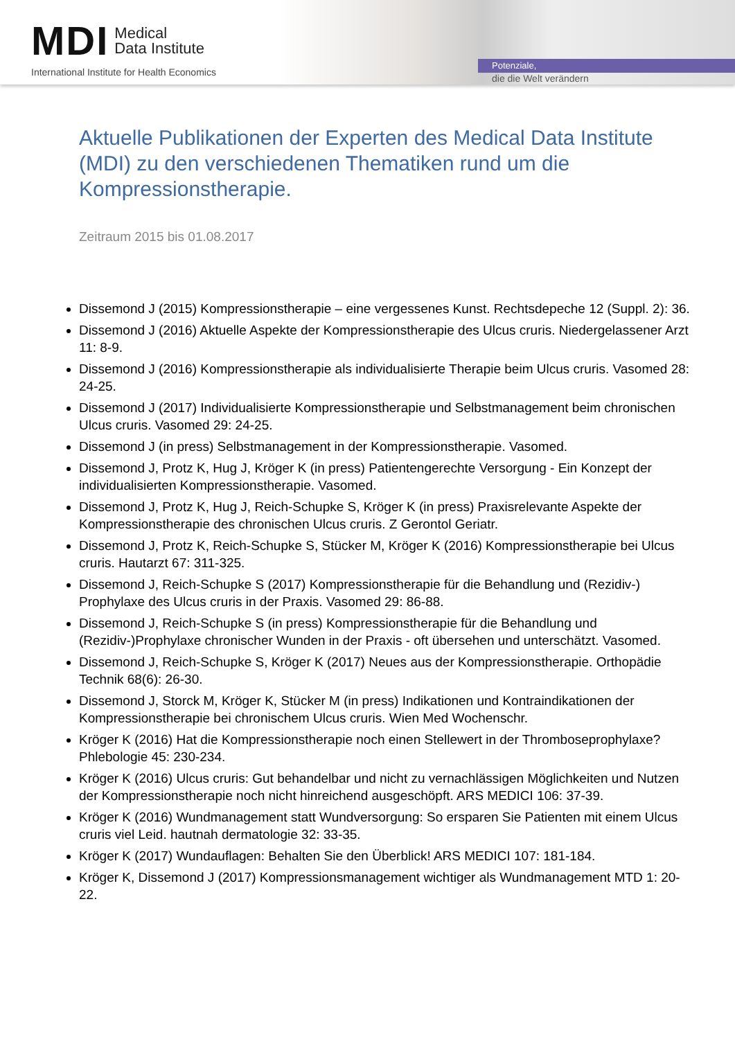MDI Medical
Data Institute
International Institute for Health Economics
Potenziale,
die die Welt verändern
Aktuelle Publikationen der Experten des Medical Data Institute (MDI) zu den verschiedenen Thematiken rund um die Kompressionstherapie.
Zeitraum 2015 bis 01.08.2017
Dissemond J (2015) Kompressionstherapie – eine vergessenes Kunst. Rechtsdepeche 12 (Suppl. 2): 36.
Dissemond J (2016) Aktuelle Aspekte der Kompressionstherapie des Ulcus cruris. Niedergelassener Arzt 11: 8-9.
Dissemond J (2016) Kompressionstherapie als individualisierte Therapie beim Ulcus cruris. Vasomed 28: 24-25.
Dissemond J (2017) Individualisierte Kompressionstherapie und Selbstmanagement beim chronischen Ulcus cruris. Vasomed 29: 24-25.
Dissemond J (in press) Selbstmanagement in der Kompressionstherapie. Vasomed.
Dissemond J, Protz K, Hug J, Kröger K (in press) Patientengerechte Versorgung - Ein Konzept der individualisierten Kompressionstherapie. Vasomed.
Dissemond J, Protz K, Hug J, Reich-Schupke S, Kröger K (in press) Praxisrelevante Aspekte der Kompressionstherapie des chronischen Ulcus cruris. Z Gerontol Geriatr.
Dissemond J, Protz K, Reich-Schupke S, Stücker M, Kröger K (2016) Kompressionstherapie bei Ulcus cruris. Hautarzt 67: 311-325.
Dissemond J, Reich-Schupke S (2017) Kompressionstherapie für die Behandlung und (Rezidiv-) Prophylaxe des Ulcus cruris in der Praxis. Vasomed 29: 86-88.
Dissemond J, Reich-Schupke S (in press) Kompressionstherapie für die Behandlung und (Rezidiv-)Prophylaxe chronischer Wunden in der Praxis - oft übersehen und unterschätzt. Vasomed.
Dissemond J, Reich-Schupke S, Kröger K (2017) Neues aus der Kompressionstherapie. Orthopädie Technik 68(6): 26-30.
Dissemond J, Storck M, Kröger K, Stücker M (in press) Indikationen und Kontraindikationen der Kompressionstherapie bei chronischem Ulcus cruris. Wien Med Wochenschr.
Kröger K (2016) Hat die Kompressionstherapie noch einen Stellewert in der Thromboseprophylaxe? Phlebologie 45: 230-234.
Kröger K (2016) Ulcus cruris: Gut behandelbar und nicht zu vernachlässigen Möglichkeiten und Nutzen der Kompressionstherapie noch nicht hinreichend ausgeschöpft. ARS MEDICI 106: 37-39.
Kröger K (2016) Wundmanagement statt Wundversorgung: So ersparen Sie Patienten mit einem Ulcus cruris viel Leid. hautnah dermatologie 32: 33-35.
Kröger K (2017) Wundauflagen: Behalten Sie den Überblick! ARS MEDICI 107: 181-184.
Kröger K, Dissemond J (2017) Kompressionsmanagement wichtiger als Wundmanagement MTD 1: 20-22.